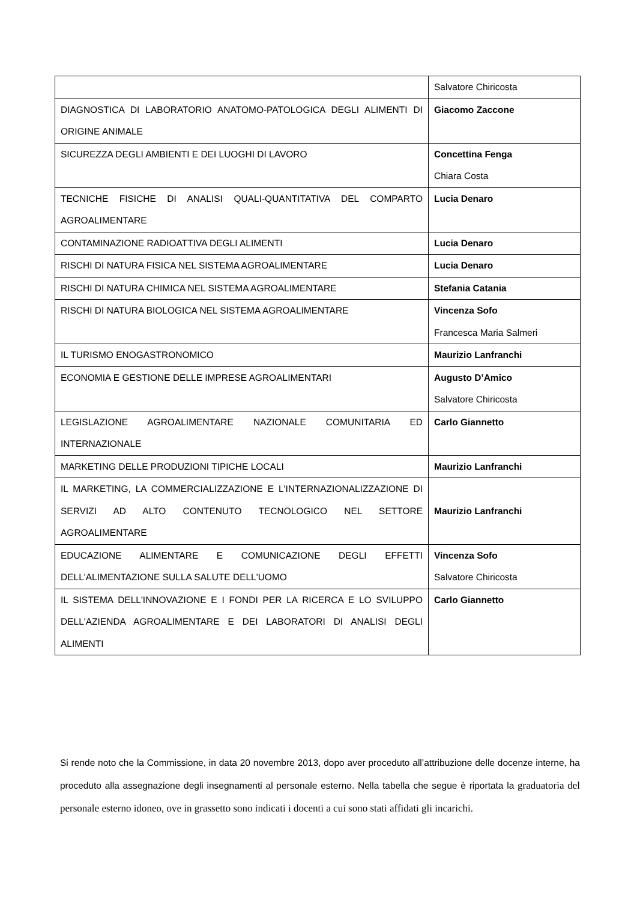| | Salvatore Chiricosta |
| DIAGNOSTICA DI LABORATORIO ANATOMO-PATOLOGICA DEGLI ALIMENTI DI ORIGINE ANIMALE | Giacomo Zaccone |
| SICUREZZA DEGLI AMBIENTI E DEI LUOGHI DI LAVORO | Concettina Fenga Chiara Costa |
| TECNICHE FISICHE DI ANALISI QUALI-QUANTITATIVA DEL COMPARTO AGROALIMENTARE | Lucia Denaro |
| CONTAMINAZIONE RADIOATTIVA DEGLI ALIMENTI | Lucia Denaro |
| RISCHI DI NATURA FISICA NEL SISTEMA AGROALIMENTARE | Lucia Denaro |
| RISCHI DI NATURA CHIMICA NEL SISTEMA AGROALIMENTARE | Stefania Catania |
| RISCHI DI NATURA BIOLOGICA NEL SISTEMA AGROALIMENTARE | Vincenza Sofo Francesca Maria Salmeri |
| IL TURISMO ENOGASTRONOMICO | Maurizio Lanfranchi |
| ECONOMIA E GESTIONE DELLE IMPRESE AGROALIMENTARI | Augusto D’Amico Salvatore Chiricosta |
| LEGISLAZIONE AGROALIMENTARE NAZIONALE COMUNITARIA ED INTERNAZIONALE | Carlo Giannetto |
| MARKETING DELLE PRODUZIONI TIPICHE LOCALI | Maurizio Lanfranchi |
| IL MARKETING, LA COMMERCIALIZZAZIONE E L'INTERNAZIONALIZZAZIONE DI SERVIZI AD ALTO CONTENUTO TECNOLOGICO NEL SETTORE AGROALIMENTARE | Maurizio Lanfranchi |
| EDUCAZIONE ALIMENTARE E COMUNICAZIONE DEGLI EFFETTI DELL'ALIMENTAZIONE SULLA SALUTE DELL'UOMO | Vincenza Sofo Salvatore Chiricosta |
| IL SISTEMA DELL'INNOVAZIONE E I FONDI PER LA RICERCA E LO SVILUPPO DELL'AZIENDA AGROALIMENTARE E DEI LABORATORI DI ANALISI DEGLI ALIMENTI | Carlo Giannetto |
Si rende noto che la Commissione, in data 20 novembre 2013, dopo aver proceduto all’attribuzione delle docenze interne, ha proceduto alla assegnazione degli insegnamenti al personale esterno. Nella tabella che segue è riportata la graduatoria del personale esterno idoneo, ove in grassetto sono indicati i docenti a cui sono stati affidati gli incarichi.